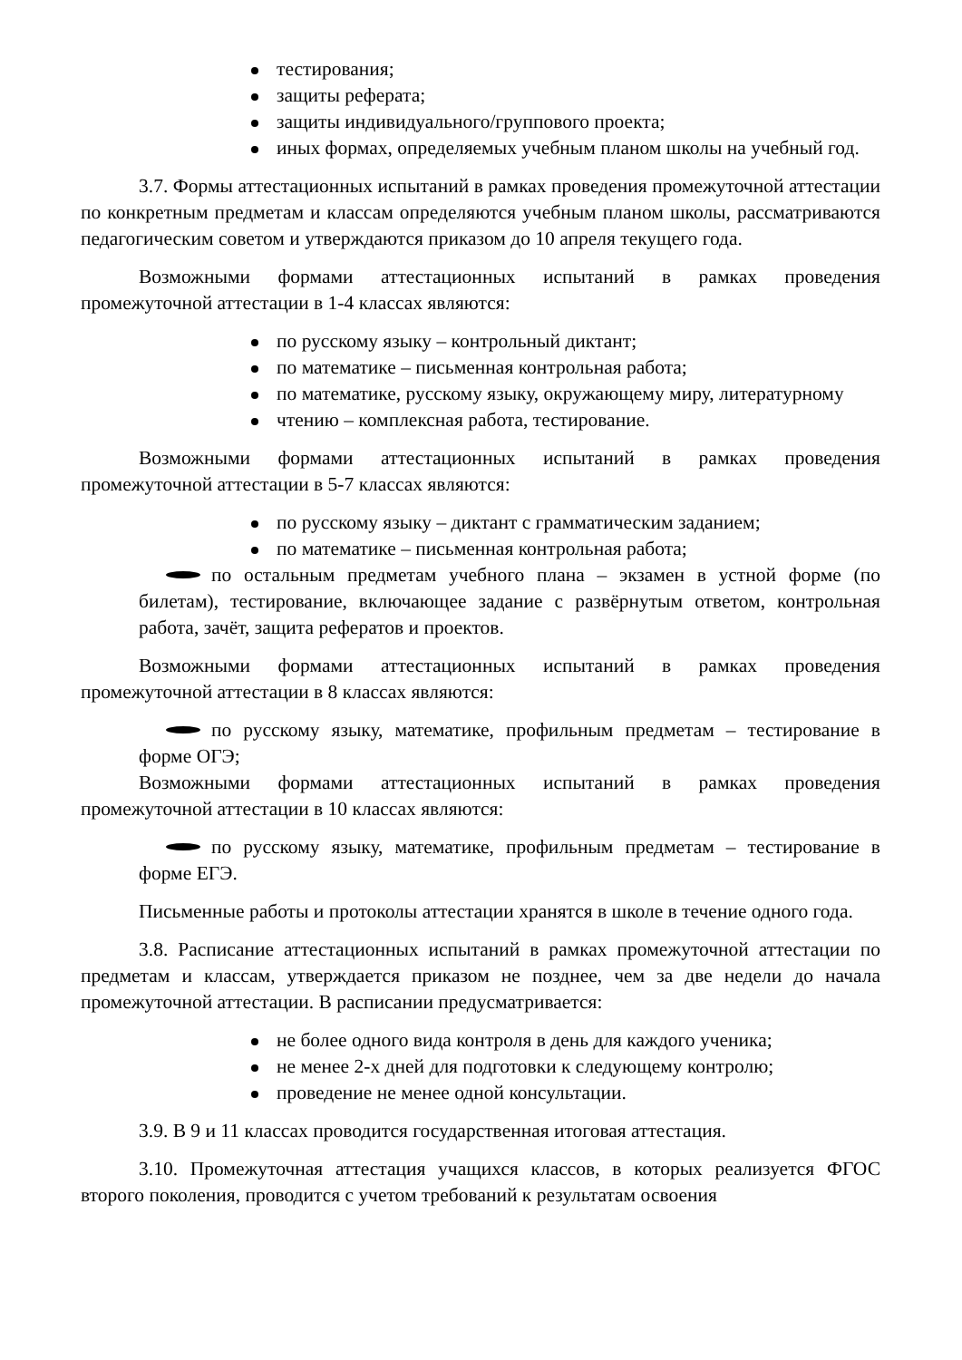тестирования;
защиты реферата;
защиты индивидуального/группового проекта;
иных формах, определяемых учебным планом школы на учебный год.
3.7. Формы аттестационных испытаний в рамках проведения промежуточной аттестации по конкретным предметам и классам определяются учебным планом школы, рассматриваются педагогическим советом и утверждаются приказом до 10 апреля текущего года.
Возможными формами аттестационных испытаний в рамках проведения промежуточной аттестации в 1-4 классах являются:
по русскому языку – контрольный диктант;
по математике – письменная контрольная работа;
по математике, русскому языку, окружающему миру, литературному
чтению – комплексная работа, тестирование.
Возможными формами аттестационных испытаний в рамках проведения промежуточной аттестации в 5-7 классах являются:
по русскому языку – диктант с грамматическим заданием;
по математике – письменная контрольная работа;
по остальным предметам учебного плана – экзамен в устной форме (по билетам), тестирование, включающее задание с развёрнутым ответом, контрольная работа, зачёт, защита рефератов и проектов.
Возможными формами аттестационных испытаний в рамках проведения промежуточной аттестации в 8 классах являются:
по русскому языку, математике, профильным предметам – тестирование в форме ОГЭ;
Возможными формами аттестационных испытаний в рамках проведения промежуточной аттестации в 10 классах являются:
по русскому языку, математике, профильным предметам – тестирование в форме ЕГЭ.
Письменные работы и протоколы аттестации хранятся в школе в течение одного года.
3.8. Расписание аттестационных испытаний в рамках промежуточной аттестации по предметам и классам, утверждается приказом не позднее, чем за две недели до начала промежуточной аттестации. В расписании предусматривается:
не более одного вида контроля в день для каждого ученика;
не менее 2-х дней для подготовки к следующему контролю;
проведение не менее одной консультации.
3.9. В 9 и 11 классах проводится государственная итоговая аттестация.
3.10. Промежуточная аттестация учащихся классов, в которых реализуется ФГОС второго поколения, проводится с учетом требований к результатам освоения